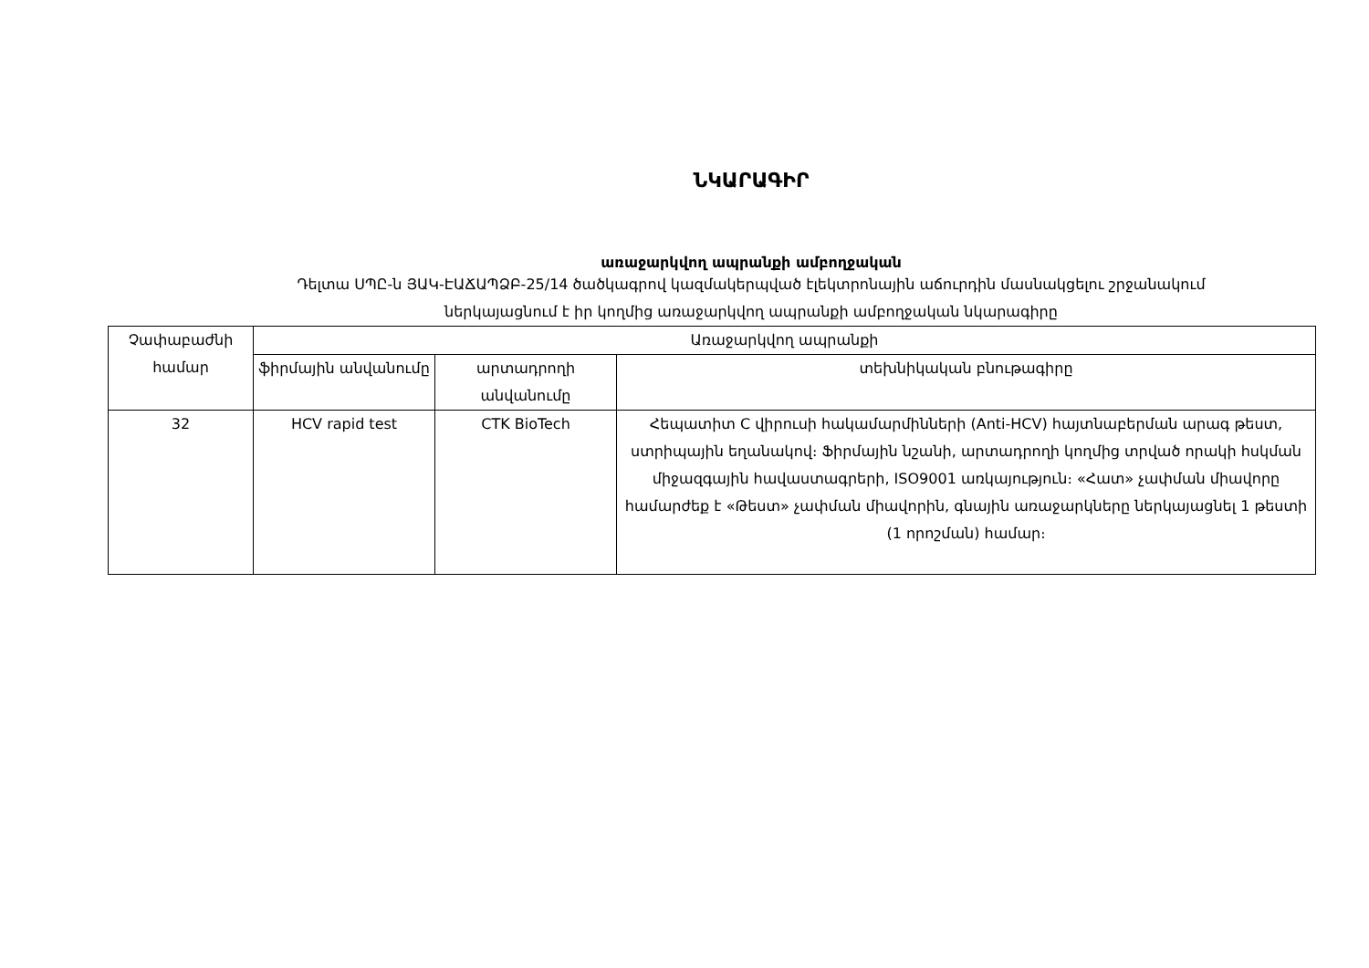ՆԿԱՐԱԳԻՐ
առաջարկվող ապրանքի ամբողջական
Դելտա ՍՊԸ-ն ՅԱԿ-ԷԱՃԱՊՁԲ-25/14 ծածկագրով կազմակերպված էլեկտրոնային աճուրդին մասնակցելու շրջանակում
ներկայացնում է իր կողմից առաջարկվող ապրանքի ամբողջական նկարագիրը
| Չափաբաժնի համար | Առաջարկվող ապրանքի | | |
| --- | --- | --- | --- |
| | ֆիրմային անվանումը | արտադրողի անվանումը | տեխնիկական բնութագիրը |
| 32 | HCV rapid test | CTK BioTech | Հեպատիտ C վիրուսի հակամարմինների (Anti-HCV) հայտնաբերման արագ թեստ, ստրիպային եղանակով։ Ֆիրմային նշանի, արտադրողի կողմից տրված որակի հսկման միջազգային հավաստագրերի, ISO9001 առկայություն։ «Հատ» չափման միավորը համարժեք է «Թեստ» չափման միավորին, գնային առաջարկները ներկայացնել 1 թեստի (1 որոշման) համար։ |